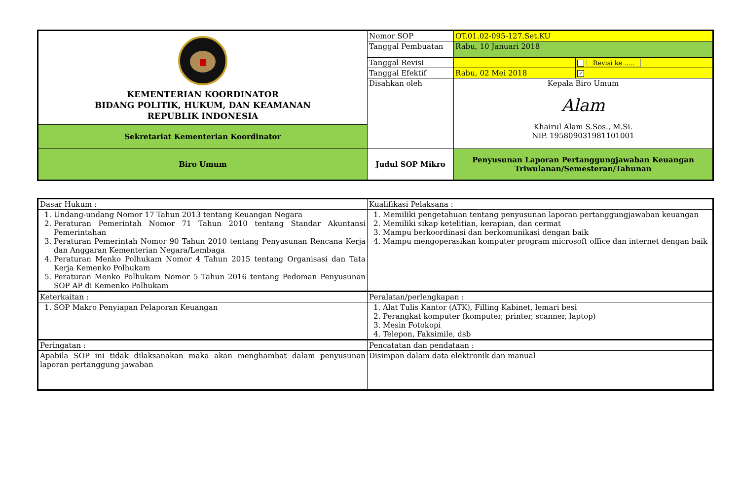| KEMENTERIAN KOORDINATOR BIDANG POLITIK, HUKUM, DAN KEAMANAN REPUBLIK INDONESIA | Nomor SOP | OT.01.02-095-127.Set.KU | |
| | Tanggal Pembuatan | Rabu, 10 Januari 2018 | |
| | Tanggal Revisi | | Revisi ke ..... |
| | Tanggal Efektif | Rabu, 02 Mei 2018 | ✓ |
| | Disahkan oleh | Kepala Biro Umum Alam Khairul Alam S.Sos., M.Si. NIP. 195809031981101001 | |
| Sekretariat Kementerian Koordinator | | | |
| Biro Umum | Judul SOP Mikro | Penyusunan Laporan Pertanggungjawaban Keuangan Triwulanan/Semesteran/Tahunan | |
| Dasar Hukum : | Kualifikasi Pelaksana : |
| 1. Undang-undang Nomor 17 Tahun 2013 tentang Keuangan Negara 2. Peraturan Pemerintah Nomor 71 Tahun 2010 tentang Standar Akuntansi Pemerintahan 3. Peraturan Pemerintah Nomor 90 Tahun 2010 tentang Penyusunan Rencana Kerja dan Anggaran Kementerian Negara/Lembaga 4. Peraturan Menko Polhukam Nomor 4 Tahun 2015 tentang Organisasi dan Tata Kerja Kemenko Polhukam 5. Peraturan Menko Polhukam Nomor 5 Tahun 2016 tentang Pedoman Penyusunan SOP AP di Kemenko Polhukam | 1. Memiliki pengetahuan tentang penyusunan laporan pertanggungjawaban keuangan 2. Memiliki sikap ketelitian, kerapian, dan cermat 3. Mampu berkoordinasi dan berkomunikasi dengan baik 4. Mampu mengoperasikan komputer program microsoft office dan internet dengan baik |
| Keterkaitan : | Peralatan/perlengkapan : |
| 1. SOP Makro Penyiapan Pelaporan Keuangan | 1. Alat Tulis Kantor (ATK), Filling Kabinet, lemari besi 2. Perangkat komputer (komputer, printer, scanner, laptop) 3. Mesin Fotokopi 4. Telepon, Faksimile, dsb |
| Peringatan : | Pencatatan dan pendataan : |
| Apabila SOP ini tidak dilaksanakan maka akan menghambat dalam penyusunan laporan pertanggung jawaban | Disimpan dalam data elektronik dan manual |